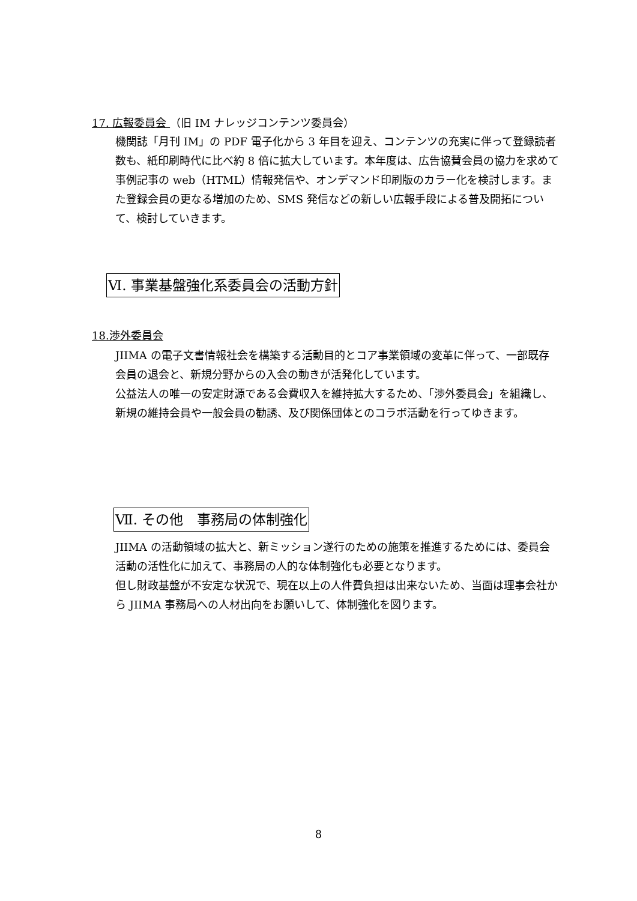17. 広報委員会 （旧 IM ナレッジコンテンツ委員会）
機関誌「月刊 IM」の PDF 電子化から 3 年目を迎え、コンテンツの充実に伴って登録読者数も、紙印刷時代に比べ約 8 倍に拡大しています。本年度は、広告協賛会員の協力を求めて事例記事の web（HTML）情報発信や、オンデマンド印刷版のカラー化を検討します。また登録会員の更なる増加のため、SMS 発信などの新しい広報手段による普及開拓について、検討していきます。
Ⅵ. 事業基盤強化系委員会の活動方針
18.渉外委員会
JIIMA の電子文書情報社会を構築する活動目的とコア事業領域の変革に伴って、一部既存会員の退会と、新規分野からの入会の動きが活発化しています。
公益法人の唯一の安定財源である会費収入を維持拡大するため、「渉外委員会」を組織し、新規の維持会員や一般会員の勧誘、及び関係団体とのコラボ活動を行ってゆきます。
Ⅶ. その他　事務局の体制強化
JIIMA の活動領域の拡大と、新ミッション遂行のための施策を推進するためには、委員会活動の活性化に加えて、事務局の人的な体制強化も必要となります。
但し財政基盤が不安定な状況で、現在以上の人件費負担は出来ないため、当面は理事会社から JIIMA 事務局への人材出向をお願いして、体制強化を図ります。
8